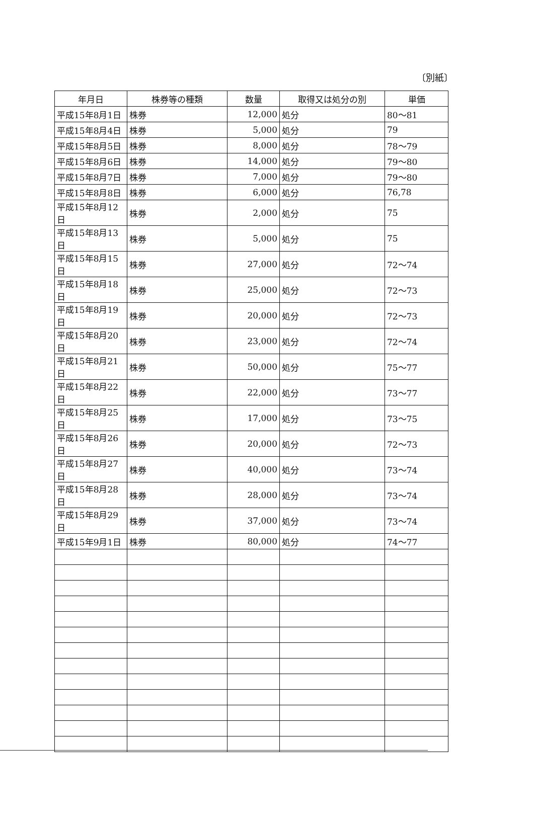〔別紙〕
| 年月日 | 株券等の種類 | 数量 | 取得又は処分の別 | 単価 |
| --- | --- | --- | --- | --- |
| 平成15年8月1日 | 株券 | 12,000 | 処分 | 80～81 |
| 平成15年8月4日 | 株券 | 5,000 | 処分 | 79 |
| 平成15年8月5日 | 株券 | 8,000 | 処分 | 78～79 |
| 平成15年8月6日 | 株券 | 14,000 | 処分 | 79～80 |
| 平成15年8月7日 | 株券 | 7,000 | 処分 | 79～80 |
| 平成15年8月8日 | 株券 | 6,000 | 処分 | 76,78 |
| 平成15年8月12日 | 株券 | 2,000 | 処分 | 75 |
| 平成15年8月13日 | 株券 | 5,000 | 処分 | 75 |
| 平成15年8月15日 | 株券 | 27,000 | 処分 | 72～74 |
| 平成15年8月18日 | 株券 | 25,000 | 処分 | 72～73 |
| 平成15年8月19日 | 株券 | 20,000 | 処分 | 72～73 |
| 平成15年8月20日 | 株券 | 23,000 | 処分 | 72～74 |
| 平成15年8月21日 | 株券 | 50,000 | 処分 | 75～77 |
| 平成15年8月22日 | 株券 | 22,000 | 処分 | 73～77 |
| 平成15年8月25日 | 株券 | 17,000 | 処分 | 73～75 |
| 平成15年8月26日 | 株券 | 20,000 | 処分 | 72～73 |
| 平成15年8月27日 | 株券 | 40,000 | 処分 | 73～74 |
| 平成15年8月28日 | 株券 | 28,000 | 処分 | 73～74 |
| 平成15年8月29日 | 株券 | 37,000 | 処分 | 73～74 |
| 平成15年9月1日 | 株券 | 80,000 | 処分 | 74～77 |